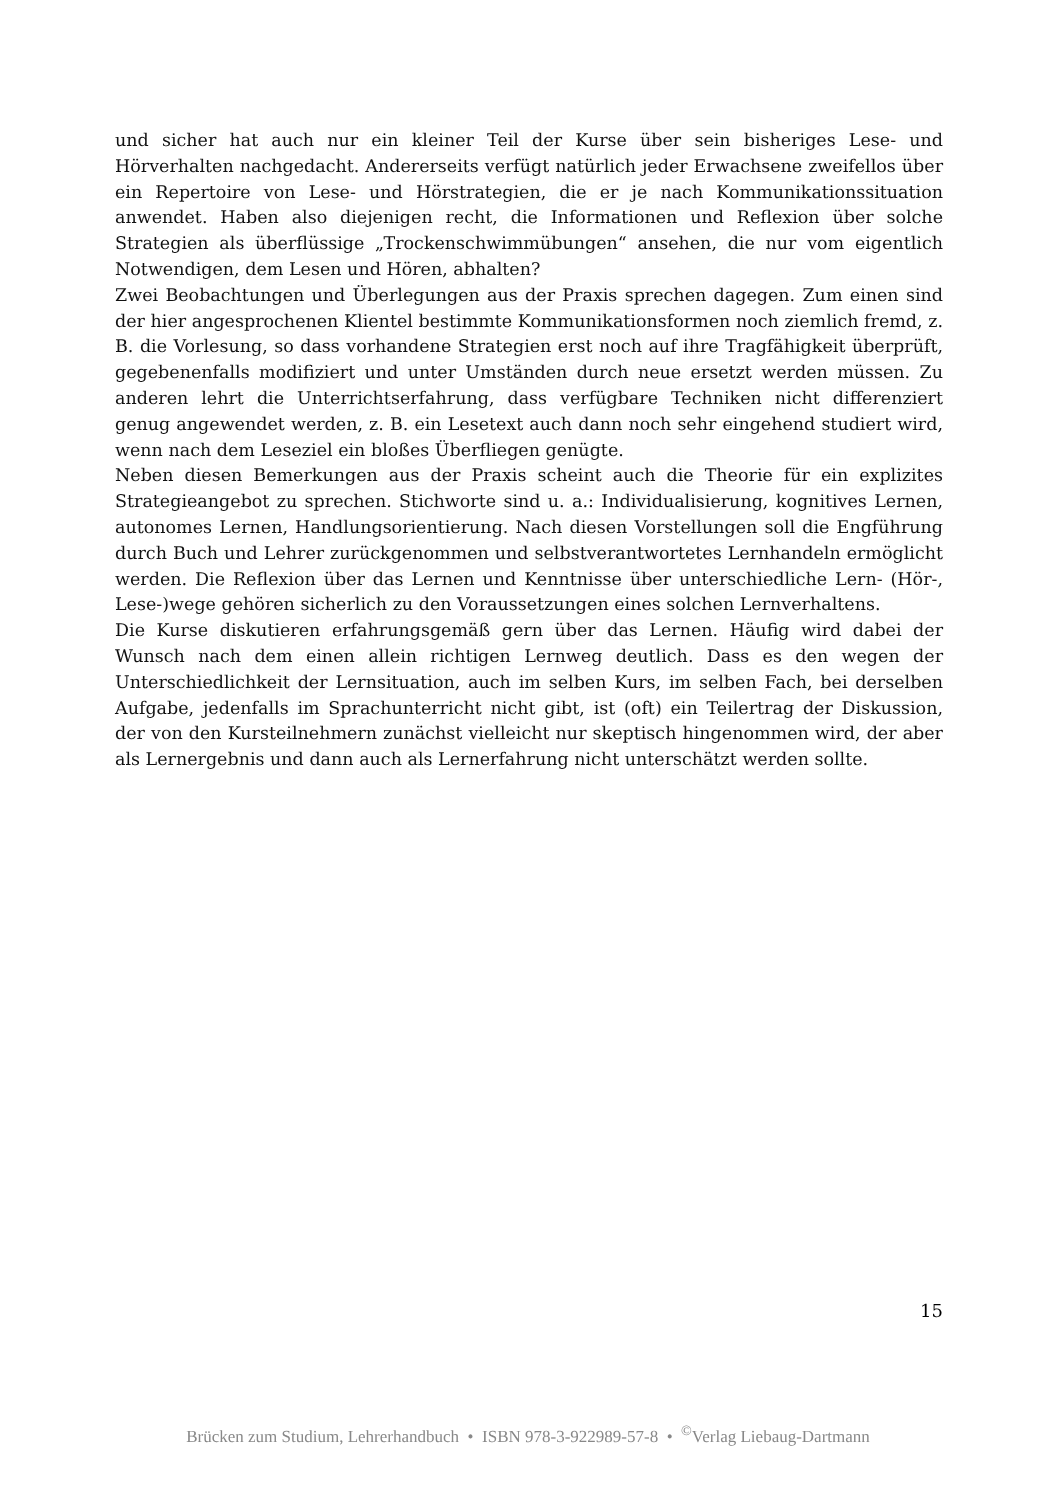und sicher hat auch nur ein kleiner Teil der Kurse über sein bisheriges Lese- und Hörverhalten nachgedacht. Andererseits verfügt natürlich jeder Erwachsene zweifellos über ein Repertoire von Lese- und Hörstrategien, die er je nach Kommunikationssituation anwendet. Haben also diejenigen recht, die Informationen und Reflexion über solche Strategien als überflüssige „Trockenschwimmübungen“ ansehen, die nur vom eigentlich Notwendigen, dem Lesen und Hören, abhalten?
Zwei Beobachtungen und Überlegungen aus der Praxis sprechen dagegen. Zum einen sind der hier angesprochenen Klientel bestimmte Kommunikationsformen noch ziemlich fremd, z. B. die Vorlesung, so dass vorhandene Strategien erst noch auf ihre Tragfähigkeit überprüft, gegebenenfalls modifiziert und unter Umständen durch neue ersetzt werden müssen. Zu anderen lehrt die Unterrichtserfahrung, dass verfügbare Techniken nicht differenziert genug angewendet werden, z. B. ein Lesetext auch dann noch sehr eingehend studiert wird, wenn nach dem Leseziel ein bloßes Überfliegen genügte.
Neben diesen Bemerkungen aus der Praxis scheint auch die Theorie für ein explizites Strategieangebot zu sprechen. Stichworte sind u. a.: Individualisierung, kognitives Lernen, autonomes Lernen, Handlungsorientierung. Nach diesen Vorstellungen soll die Engführung durch Buch und Lehrer zurückgenommen und selbstverantwortetes Lernhandeln ermöglicht werden. Die Reflexion über das Lernen und Kenntnisse über unterschiedliche Lern- (Hör-, Lese-)wege gehören sicherlich zu den Voraussetzungen eines solchen Lernverhaltens.
Die Kurse diskutieren erfahrungsgemäß gern über das Lernen. Häufig wird dabei der Wunsch nach dem einen allein richtigen Lernweg deutlich. Dass es den wegen der Unterschiedlichkeit der Lernsituation, auch im selben Kurs, im selben Fach, bei derselben Aufgabe, jedenfalls im Sprachunterricht nicht gibt, ist (oft) ein Teilertrag der Diskussion, der von den Kursteilnehmern zunächst vielleicht nur skeptisch hingenommen wird, der aber als Lernergebnis und dann auch als Lernerfahrung nicht unterschätzt werden sollte.
15
Brücken zum Studium, Lehrerhandbuch • ISBN 978-3-922989-57-8 • <sup>©</sup>Verlag Liebaug-Dartmann